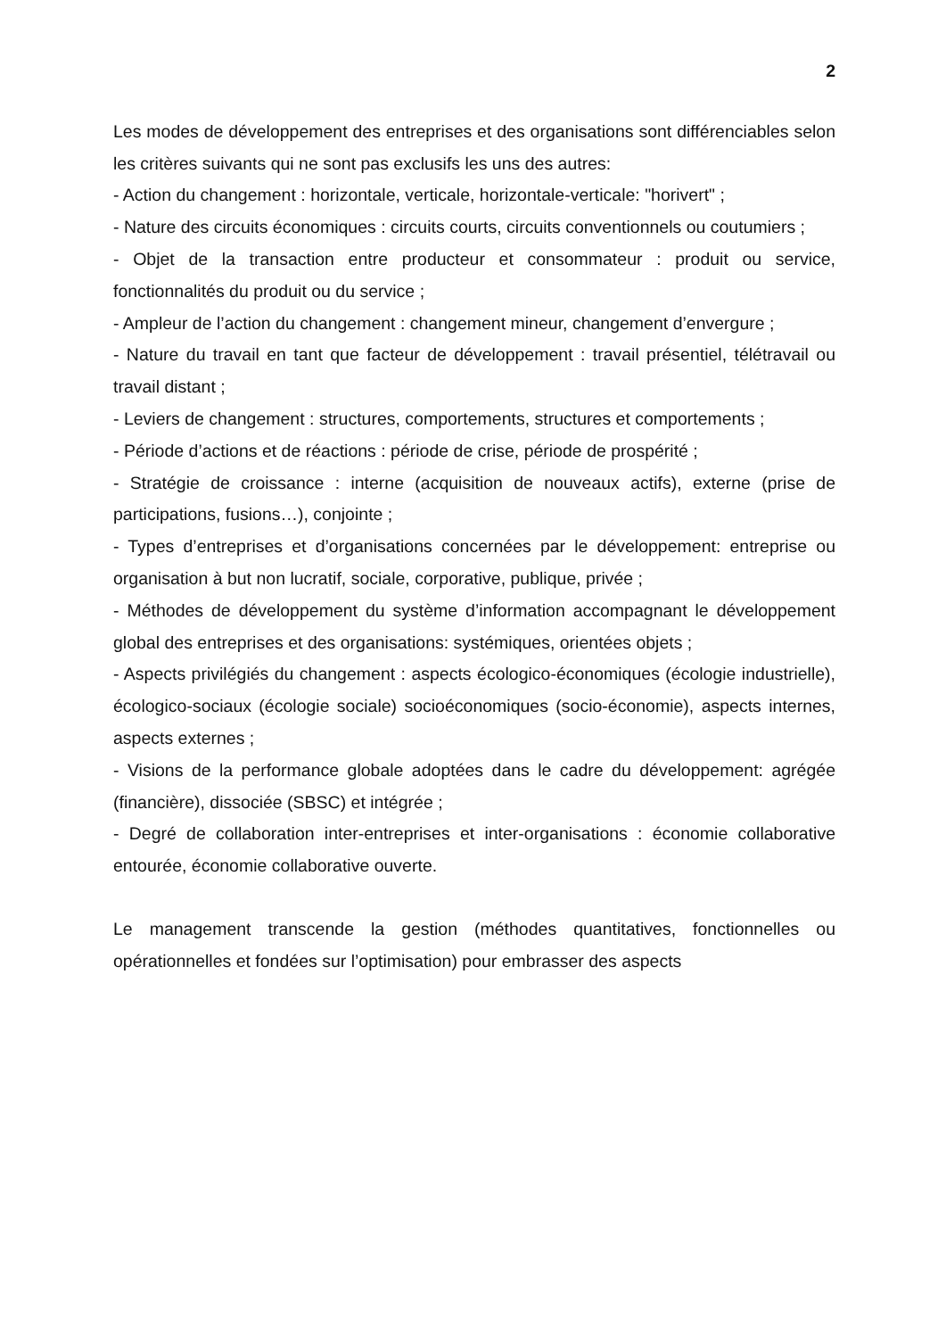2
Les modes de développement des entreprises et des organisations sont différenciables selon les critères suivants qui ne sont pas exclusifs les uns des autres:
- Action du changement : horizontale, verticale, horizontale-verticale: "horivert" ;
- Nature des circuits économiques : circuits courts, circuits conventionnels ou coutumiers ;
- Objet de la transaction entre producteur et consommateur : produit ou service, fonctionnalités du produit ou du service ;
- Ampleur de l’action du changement : changement mineur, changement d’envergure ;
- Nature du travail en tant que facteur de développement : travail présentiel, télétravail ou travail distant ;
- Leviers de changement : structures, comportements, structures et comportements ;
- Période d’actions et de réactions : période de crise, période de prospérité ;
- Stratégie de croissance : interne (acquisition de nouveaux actifs), externe (prise de participations, fusions…), conjointe ;
- Types d’entreprises et d’organisations concernées par le développement: entreprise ou organisation à but non lucratif, sociale, corporative, publique, privée ;
- Méthodes de développement du système d’information accompagnant le développement global des entreprises et des organisations: systémiques, orientées objets ;
- Aspects privilégiés du changement : aspects écologico-économiques (écologie industrielle), écologico-sociaux (écologie sociale) socioéconomiques (socio-économie), aspects internes, aspects externes ;
- Visions de la performance globale adoptées dans le cadre du développement: agrégée (financière), dissociée (SBSC) et intégrée ;
- Degré de collaboration inter-entreprises et inter-organisations : économie collaborative entourée, économie collaborative ouverte.
Le management transcende la gestion (méthodes quantitatives, fonctionnelles ou opérationnelles et fondées sur l’optimisation) pour embrasser des aspects